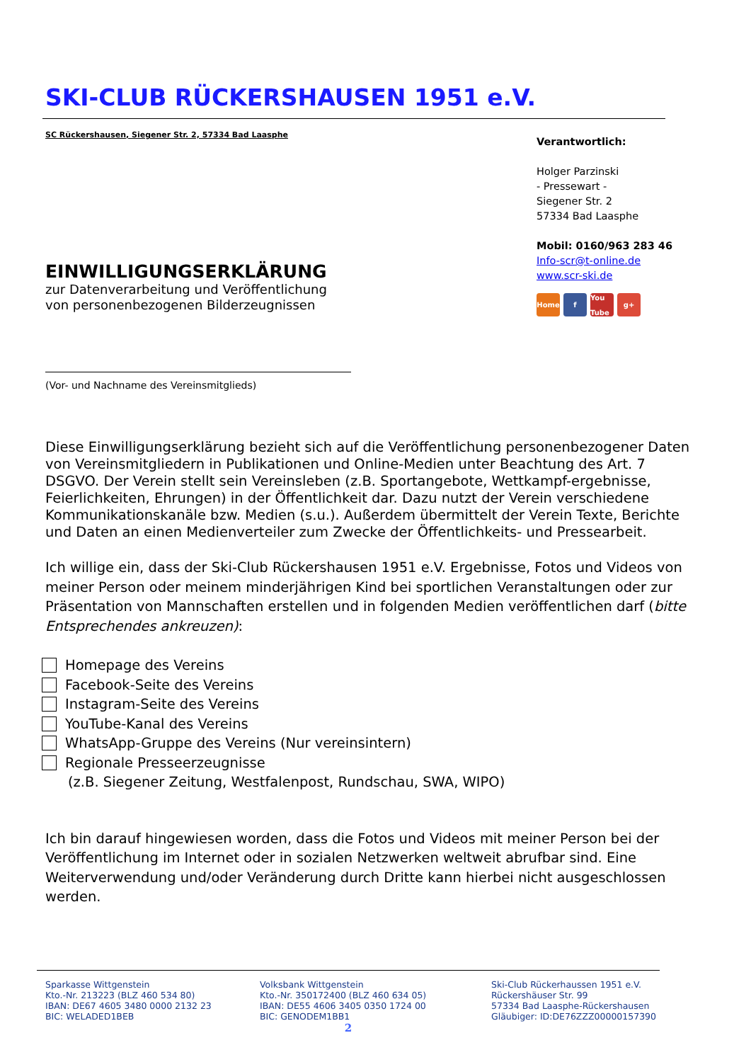SKI-CLUB RÜCKERSHAUSEN 1951 e.V.
SC Rückershausen, Siegener Str. 2, 57334 Bad Laasphe
EINWILLIGUNGSERKLÄRUNG
zur Datenverarbeitung und Veröffentlichung
von personenbezogenen Bilderzeugnissen
Verantwortlich:
Holger Parzinski
- Pressewart -
Siegener Str. 2
57334 Bad Laasphe
Mobil: 0160/963 283 46
Info-scr@t-online.de
www.scr-ski.de
Home f You Tube g+
(Vor- und Nachname des Vereinsmitglieds)
Diese Einwilligungserklärung bezieht sich auf die Veröffentlichung personenbezogener Daten von Vereinsmitgliedern in Publikationen und Online-Medien unter Beachtung des Art. 7 DSGVO. Der Verein stellt sein Vereinsleben (z.B. Sportangebote, Wettkampf-ergebnisse, Feierlichkeiten, Ehrungen) in der Öffentlichkeit dar. Dazu nutzt der Verein verschiedene Kommunikationskanäle bzw. Medien (s.u.). Außerdem übermittelt der Verein Texte, Berichte und Daten an einen Medienverteiler zum Zwecke der Öffentlichkeits- und Pressearbeit.
Ich willige ein, dass der Ski-Club Rückershausen 1951 e.V. Ergebnisse, Fotos und Videos von meiner Person oder meinem minderjährigen Kind bei sportlichen Veranstaltungen oder zur Präsentation von Mannschaften erstellen und in folgenden Medien veröffentlichen darf (bitte Entsprechendes ankreuzen):
Homepage des Vereins
Facebook-Seite des Vereins
Instagram-Seite des Vereins
YouTube-Kanal des Vereins
WhatsApp-Gruppe des Vereins (Nur vereinsintern)
Regionale Presseerzeugnisse
(z.B. Siegener Zeitung, Westfalenpost, Rundschau, SWA, WIPO)
Ich bin darauf hingewiesen worden, dass die Fotos und Videos mit meiner Person bei der Veröffentlichung im Internet oder in sozialen Netzwerken weltweit abrufbar sind. Eine Weiterverwendung und/oder Veränderung durch Dritte kann hierbei nicht ausgeschlossen werden.
Sparkasse Wittgenstein
Kto.-Nr. 213223 (BLZ 460 534 80)
IBAN: DE67 4605 3480 0000 2132 23
BIC: WELADED1BEB
Volksbank Wittgenstein
Kto.-Nr. 350172400 (BLZ 460 634 05)
IBAN: DE55 4606 3405 0350 1724 00
BIC: GENODEM1BB1
Ski-Club Rückerhaussen 1951 e.V.
Rückershäuser Str. 99
57334 Bad Laasphe-Rückershausen
Gläubiger: ID:DE76ZZZ00000157390
2